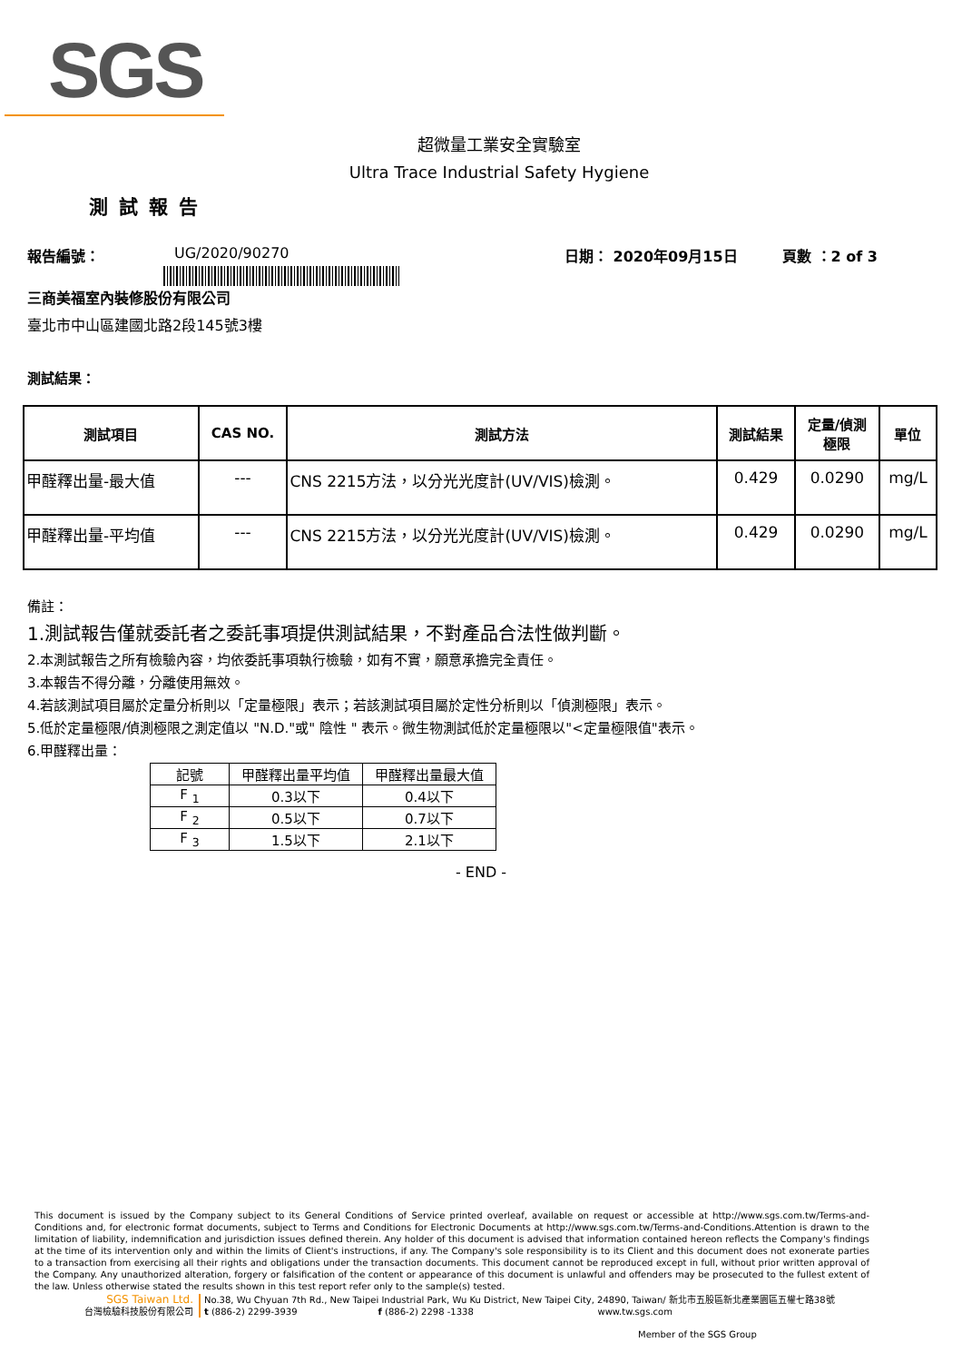SGS
超微量工業安全實驗室
Ultra Trace Industrial Safety Hygiene
測試報告
報告編號： UG/2020/90270 日期： 2020年09月15日 頁數 ：2 of 3
三商美福室內裝修股份有限公司
臺北市中山區建國北路2段145號3樓
測試結果：
| 測試項目 | CAS NO. | 測試方法 | 測試結果 | 定量/偵測 極限 | 單位 |
| --- | --- | --- | --- | --- | --- |
| 甲醛釋出量-最大值 | --- | CNS 2215方法，以分光光度計(UV/VIS)檢測。 | 0.429 | 0.0290 | mg/L |
| 甲醛釋出量-平均值 | --- | CNS 2215方法，以分光光度計(UV/VIS)檢測。 | 0.429 | 0.0290 | mg/L |
備註：
1.測試報告僅就委託者之委託事項提供測試結果，不對產品合法性做判斷。
2.本測試報告之所有檢驗內容，均依委託事項執行檢驗，如有不實，願意承擔完全責任。
3.本報告不得分離，分離使用無效。
4.若該測試項目屬於定量分析則以「定量極限」表示；若該測試項目屬於定性分析則以「偵測極限」表示。
5.低於定量極限/偵測極限之測定值以 "N.D."或" 陰性 " 表示。微生物測試低於定量極限以"<定量極限值"表示。
6.甲醛釋出量：
| 記號 | 甲醛釋出量平均值 | 甲醛釋出量最大值 |
| --- | --- | --- |
| F <sub>1</sub> | 0.3以下 | 0.4以下 |
| F <sub>2</sub> | 0.5以下 | 0.7以下 |
| F <sub>3</sub> | 1.5以下 | 2.1以下 |
- END -
This document is issued by the Company subject to its General Conditions of Service printed overleaf, available on request or accessible at http://www.sgs.com.tw/Terms-and-Conditions and, for electronic format documents, subject to Terms and Conditions for Electronic Documents at http://www.sgs.com.tw/Terms-and-Conditions.Attention is drawn to the limitation of liability, indemnification and jurisdiction issues defined therein. Any holder of this document is advised that information contained hereon reflects the Company's findings at the time of its intervention only and within the limits of Client's instructions, if any. The Company's sole responsibility is to its Client and this document does not exonerate parties to a transaction from exercising all their rights and obligations under the transaction documents. This document cannot be reproduced except in full, without prior written approval of the Company. Any unauthorized alteration, forgery or falsification of the content or appearance of this document is unlawful and offenders may be prosecuted to the fullest extent of the law. Unless otherwise stated the results shown in this test report refer only to the sample(s) tested.
SGS Taiwan Ltd.
台灣檢驗科技股份有限公司
No.38, Wu Chyuan 7th Rd., New Taipei Industrial Park, Wu Ku District, New Taipei City, 24890, Taiwan/ 新北市五股區新北產業園區五權七路38號
t (886-2) 2299-3939 f (886-2) 2298 -1338 www.tw.sgs.com
Member of the SGS Group